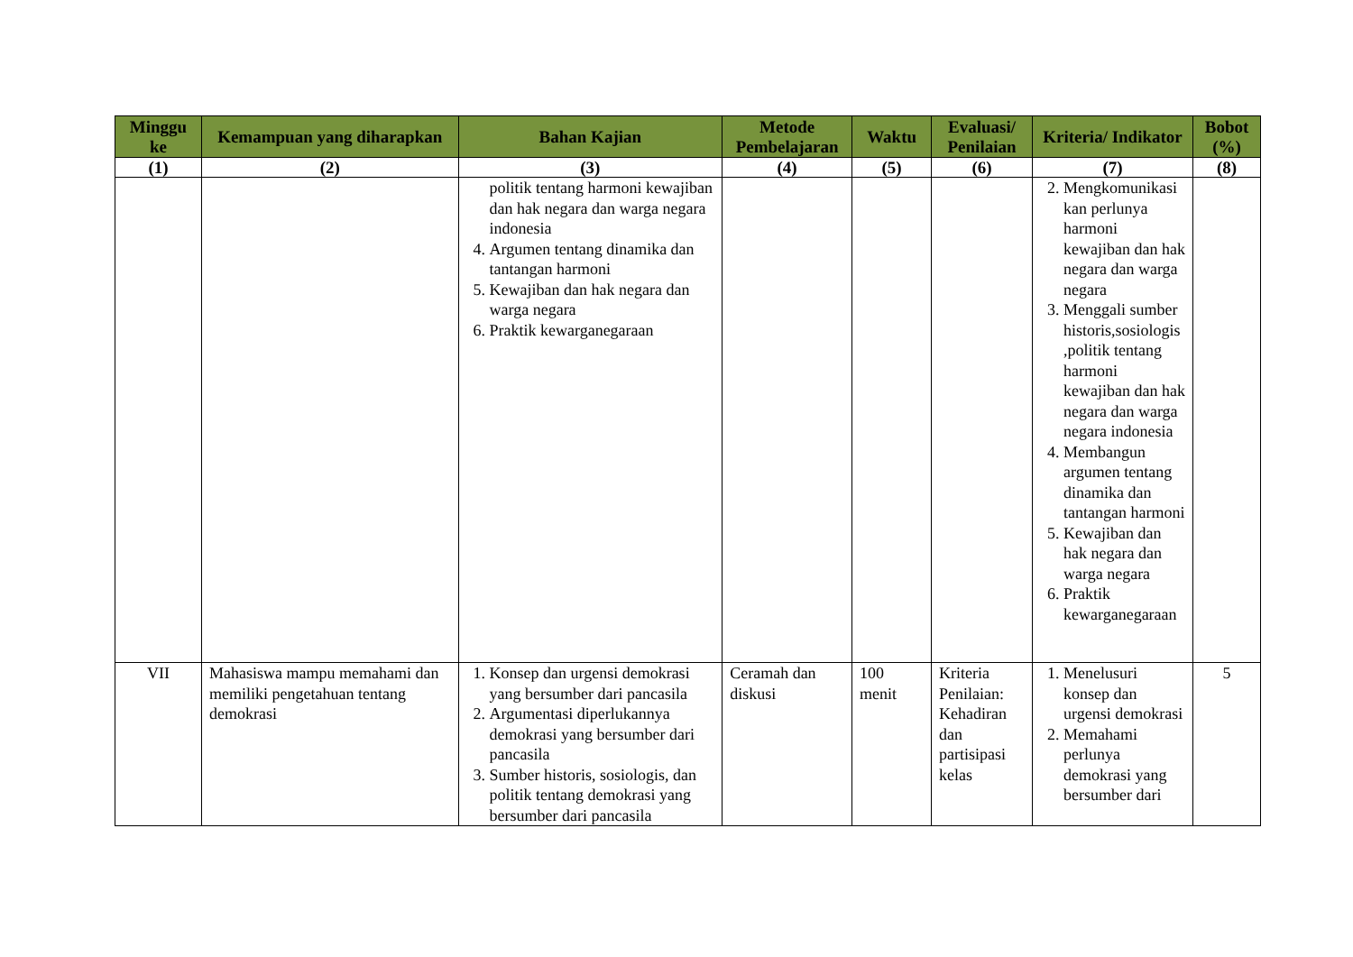| Minggu ke | Kemampuan yang diharapkan | Bahan Kajian | Metode Pembelajaran | Waktu | Evaluasi/ Penilaian | Kriteria/ Indikator | Bobot (%) |
| --- | --- | --- | --- | --- | --- | --- | --- |
| (1) | (2) | (3) | (4) | (5) | (6) | (7) | (8) |
| | | politik tentang harmoni kewajiban dan hak negara dan warga negara indonesia 4. Argumen tentang dinamika dan tantangan harmoni 5. Kewajiban dan hak negara dan warga negara 6. Praktik kewarganegaraan | | | | 2. Mengkomunikasi kan perlunya harmoni kewajiban dan hak negara dan warga negara 3. Menggali sumber historis,sosiologis ,politik tentang harmoni kewajiban dan hak negara dan warga negara indonesia 4. Membangun argumen tentang dinamika dan tantangan harmoni 5. Kewajiban dan hak negara dan warga negara 6. Praktik kewarganegaraan | |
| VII | Mahasiswa mampu memahami dan memiliki pengetahuan tentang demokrasi | 1. Konsep dan urgensi demokrasi yang bersumber dari pancasila 2. Argumentasi diperlukannya demokrasi yang bersumber dari pancasila 3. Sumber historis, sosiologis, dan politik tentang demokrasi yang bersumber dari pancasila | Ceramah dan diskusi | 100 menit | Kriteria Penilaian: Kehadiran dan partisipasi kelas | 1. Menelusuri konsep dan urgensi demokrasi 2. Memahami perlunya demokrasi yang bersumber dari | 5 |